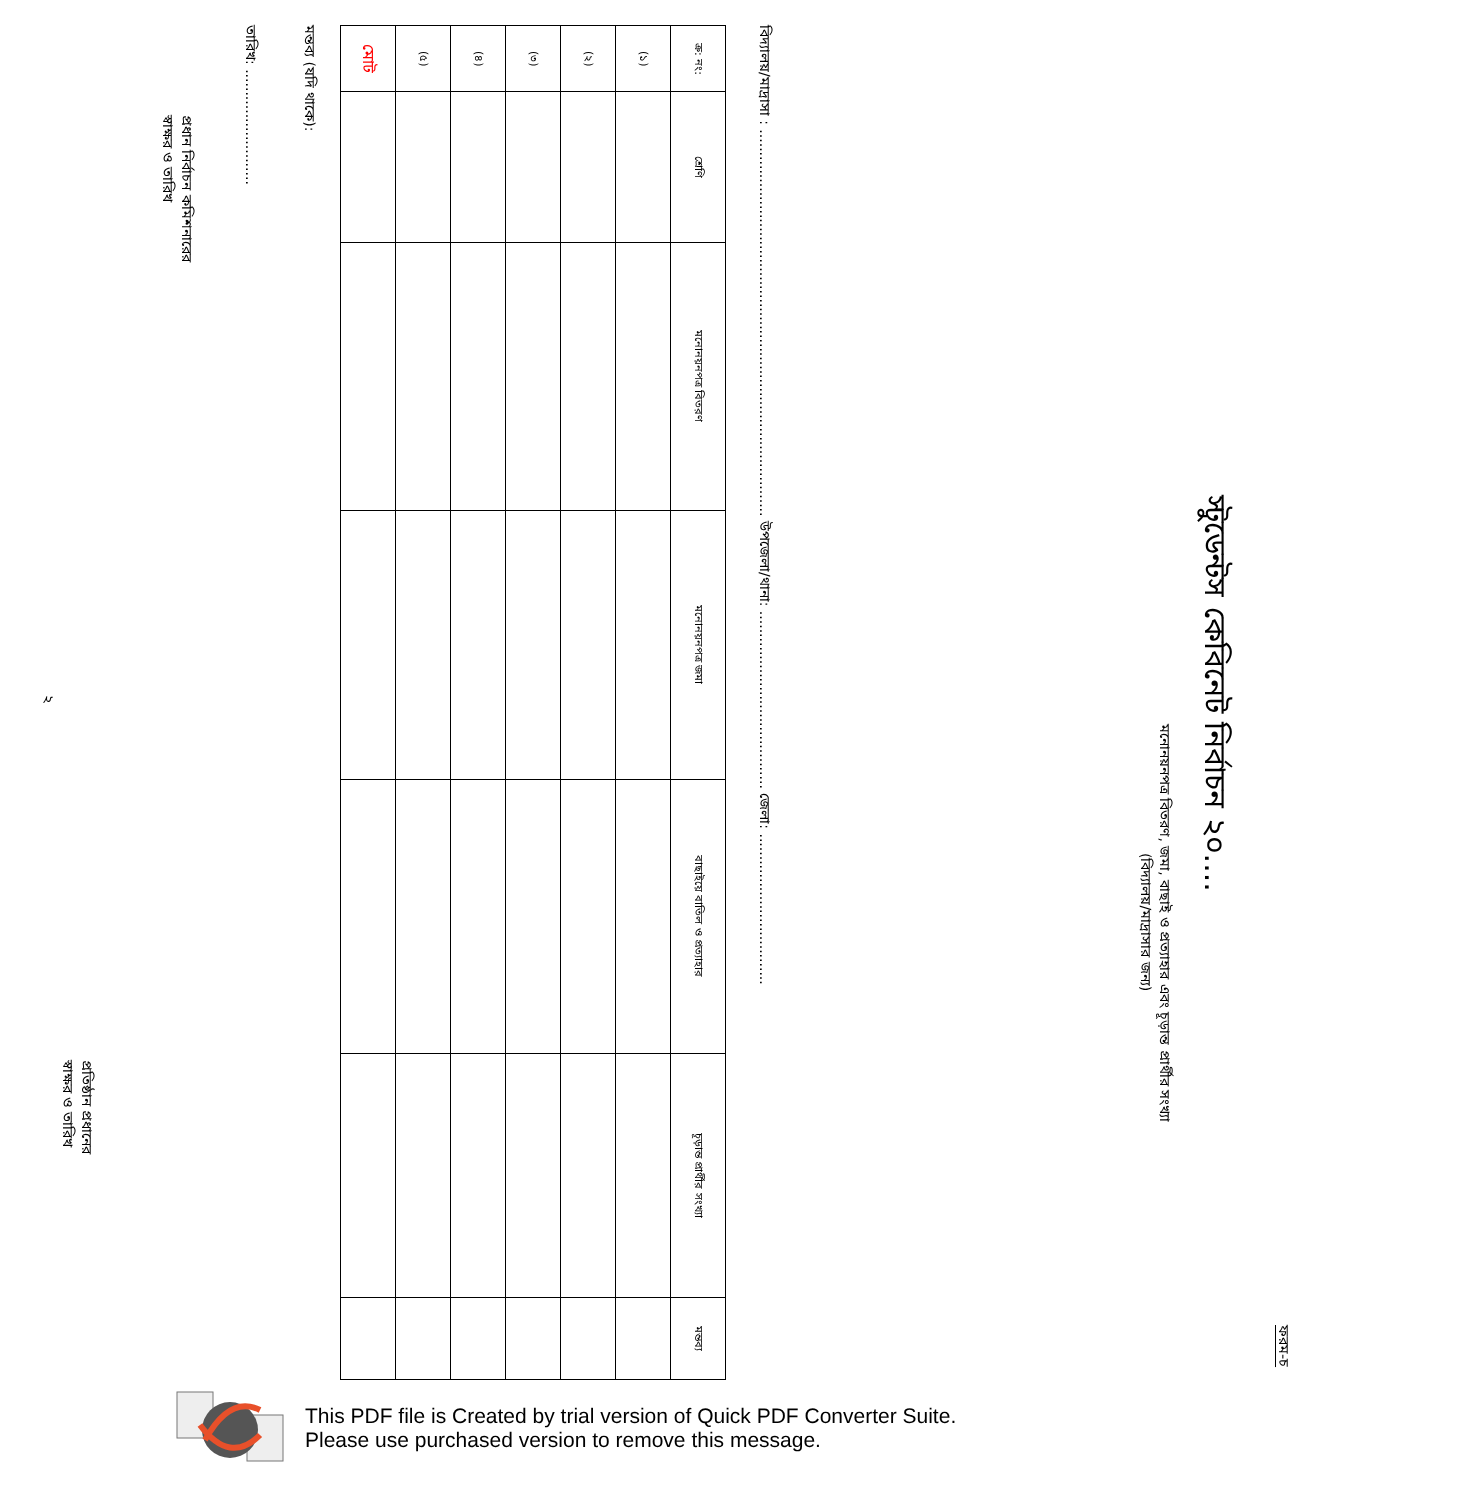ফরম-চ
স্টুডেন্টস কেবিনেট নির্বাচন ২০....
মনোনয়নপত্র বিতরণ, জমা, বাছাই ও প্রত্যাহার এবং চূড়ান্ত প্রার্থীর সংখ্যা
(বিদ্যালয়/মাদ্রাসার জন্য)
বিদ্যালয়/মাদ্রাসা : ....................................................................................... উপজেলা/থানা: ........................................ জেলা: ..................................
| ক্র: নং: | শ্রেণি | মনোনয়নপত্র বিতরণ | মনোনয়নপত্র জমা | বাছাইয়ে বাতিল ও প্রত্যাহার | চূড়ান্ত প্রার্থীর সংখ্যা | মন্তব্য |
| --- | --- | --- | --- | --- | --- | --- |
| (১) | | | | | | |
| (২) | | | | | | |
| (৩) | | | | | | |
| (৪) | | | | | | |
| (৫) | | | | | | |
| মোট | | | | | | |
মন্তব্য (যদি থাকে):
তারিখ: ..........................
প্রধান নির্বাচন কমিশনারের
স্বাক্ষর ও তারিখ
প্রতিষ্ঠান প্রধানের
স্বাক্ষর ও তারিখ
২
This PDF file is Created by trial version of Quick PDF Converter Suite.
Please use purchased version to remove this message.